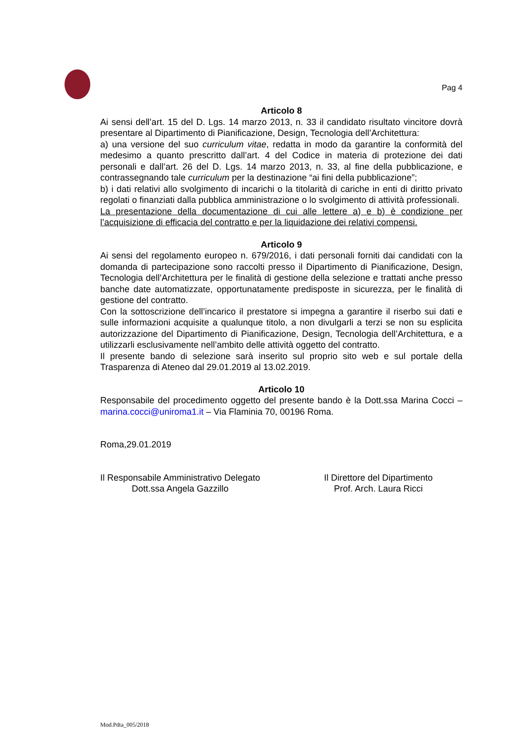Pag 4
Articolo 8
Ai sensi dell’art. 15 del D. Lgs. 14 marzo 2013, n. 33 il candidato risultato vincitore dovrà presentare al Dipartimento di Pianificazione, Design, Tecnologia dell’Architettura:
a) una versione del suo curriculum vitae, redatta in modo da garantire la conformità del medesimo a quanto prescritto dall’art. 4 del Codice in materia di protezione dei dati personali e dall’art. 26 del D. Lgs. 14 marzo 2013, n. 33, al fine della pubblicazione, e contrassegnando tale curriculum per la destinazione “ai fini della pubblicazione”;
b) i dati relativi allo svolgimento di incarichi o la titolarità di cariche in enti di diritto privato regolati o finanziati dalla pubblica amministrazione o lo svolgimento di attività professionali.
La presentazione della documentazione di cui alle lettere a) e b) è condizione per l’acquisizione di efficacia del contratto e per la liquidazione dei relativi compensi.
Articolo 9
Ai sensi del regolamento europeo n. 679/2016, i dati personali forniti dai candidati con la domanda di partecipazione sono raccolti presso il Dipartimento di Pianificazione, Design, Tecnologia dell’Architettura per le finalità di gestione della selezione e trattati anche presso banche date automatizzate, opportunatamente predisposte in sicurezza, per le finalità di gestione del contratto.
Con la sottoscrizione dell’incarico il prestatore si impegna a garantire il riserbo sui dati e sulle informazioni acquisite a qualunque titolo, a non divulgarli a terzi se non su esplicita autorizzazione del Dipartimento di Pianificazione, Design, Tecnologia dell’Architettura, e a utilizzarli esclusivamente nell’ambito delle attività oggetto del contratto.
Il presente bando di selezione sarà inserito sul proprio sito web e sul portale della Trasparenza di Ateneo dal 29.01.2019 al 13.02.2019.
Articolo 10
Responsabile del procedimento oggetto del presente bando è la Dott.ssa Marina Cocci – marina.cocci@uniroma1.it – Via Flaminia 70, 00196 Roma.
Roma,29.01.2019
Il Responsabile Amministrativo Delegato
Dott.ssa Angela Gazzillo
Il Direttore del Dipartimento
Prof. Arch. Laura Ricci
Mod.Pdta_005/2018